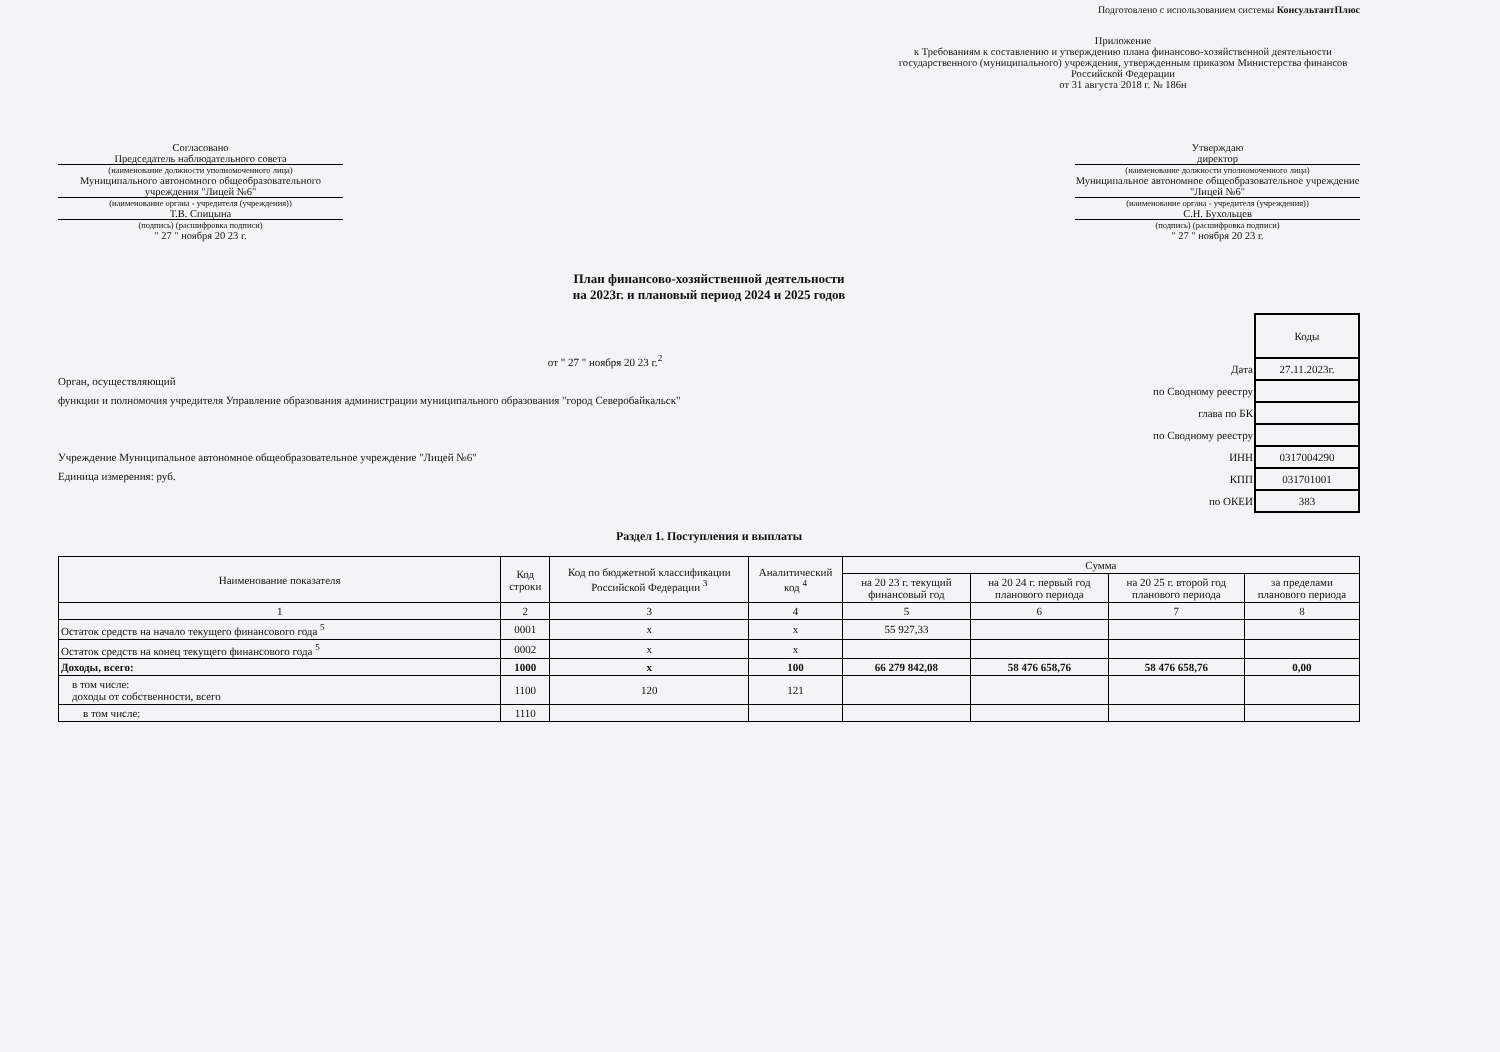Подготовлено с использованием системы КонсультантПлюс
Приложение
к Требованиям к составлению и утверждению плана финансово-хозяйственной деятельности государственного (муниципального) учреждения, утвержденным приказом Министерства финансов Российской Федерации
от 31 августа 2018 г. № 186н
Согласовано
Председатель наблюдательного совета
(наименование должности уполномоченного лица)
Муниципального автономного общеобразовательного учреждения "Лицей №6"
(наименование органа - учредителя (учреждения))
Т.В. Спицына
(подпись) (расшифровка подписи)
" 27 " ноября 20 23 г.
Утверждаю
директор
(наименование должности уполномоченного лица)
Муниципальное автономное общеобразовательное учреждение "Лицей №6"
(наименование органа - учредителя (учреждения))
С.Н. Бухольцев
(подпись) (расшифровка подписи)
" 27 " ноября 20 23 г.
План финансово-хозяйственной деятельности
на 2023г. и плановый период 2024 и 2025 годов
от " 27 " ноября 20 23 г.<sup>2</sup>
Орган, осуществляющий
функции и полномочия учредителя Управление образования администрации муниципального образования "город Северобайкальск"
Учреждение Муниципальное автономное общеобразовательное учреждение "Лицей №6"
Единица измерения: руб.
| | Коды |
| Дата | 27.11.2023г. |
| по Сводному реестру | |
| глава по БК | |
| по Сводному реестру | |
| ИНН | 0317004290 |
| КПП | 031701001 |
| по ОКЕИ | 383 |
Раздел 1. Поступления и выплаты
| Наименование показателя | Код строки | Код по бюджетной классификации Российской Федерации <sup>3</sup> | Аналитический код <sup>4</sup> | Сумма | | | |
| --- | --- | --- | --- | --- | --- | --- | --- |
| | | | | на 20 23 г. текущий финансовый год | на 20 24 г. первый год планового периода | на 20 25 г. второй год планового периода | за пределами планового периода |
| 1 | 2 | 3 | 4 | 5 | 6 | 7 | 8 |
| Остаток средств на начало текущего финансового года <sup>5</sup> | 0001 | x | x | 55 927,33 | | | |
| Остаток средств на конец текущего финансового года <sup>5</sup> | 0002 | x | x | | | | |
| Доходы, всего: | 1000 | x | 100 | 66 279 842,08 | 58 476 658,76 | 58 476 658,76 | 0,00 |
| в том числе: доходы от собственности, всего | 1100 | 120 | 121 | | | | |
| в том числе: | 1110 | | | | | | |